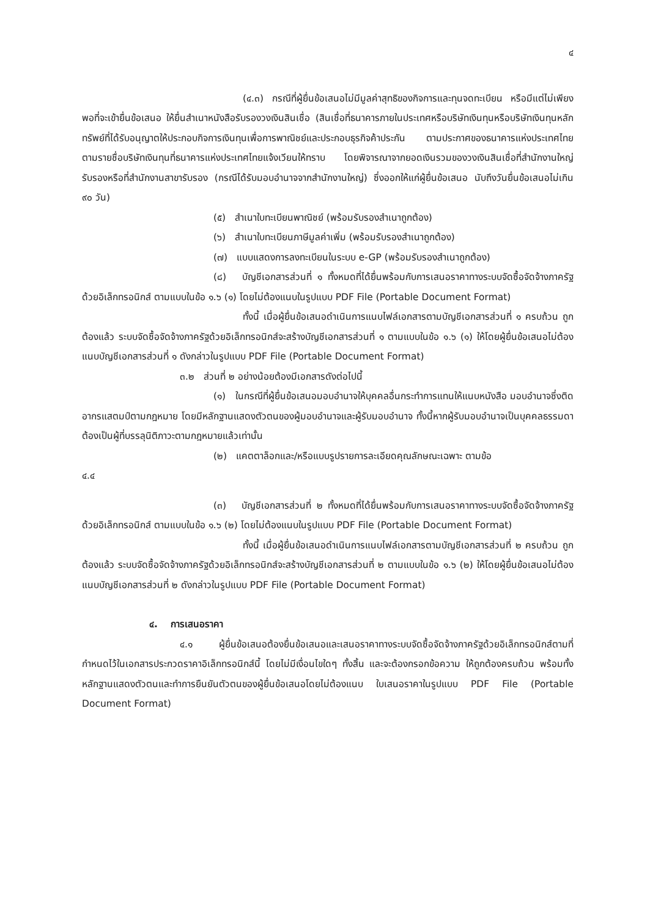๔
(๔.๓) กรณีที่ผู้ยื่นข้อเสนอไม่มีมูลค่าสุทธิของกิจการและทุนจดทะเบียน หรือมีแต่ไม่เพียงพอที่จะเข้ายื่นข้อเสนอ ให้ยื่นสำเนาหนังสือรับรองวงเงินสินเชื่อ (สินเชื่อที่ธนาคารภายในประเทศหรือบริษัทเงินทุนหรือบริษัทเงินทุนหลักทรัพย์ที่ได้รับอนุญาตให้ประกอบกิจการเงินทุนเพื่อการพาณิชย์และประกอบธุรกิจค้าประกัน ตามประกาศของธนาคารแห่งประเทศไทย ตามรายชื่อบริษัทเงินทุนที่ธนาคารแห่งประเทศไทยแจ้งเวียนให้ทราบ โดยพิจารณาจากยอดเงินรวมของวงเงินสินเชื่อที่สำนักงานใหญ่รับรองหรือที่สำนักงานสาขารับรอง (กรณีได้รับมอบอำนาจจากสำนักงานใหญ่) ซึ่งออกให้แก่ผู้ยื่นข้อเสนอ นับถึงวันยื่นข้อเสนอไม่เกิน ๙๐ วัน)
(๕) สำเนาใบทะเบียนพาณิชย์ (พร้อมรับรองสำเนาถูกต้อง)
(๖) สำเนาใบทะเบียนภาษีมูลค่าเพิ่ม (พร้อมรับรองสำเนาถูกต้อง)
(๗) แบบแสดงการลงทะเบียนในระบบ e-GP (พร้อมรับรองสำเนาถูกต้อง)
(๘) บัญชีเอกสารส่วนที่ ๑ ทั้งหมดที่ได้ยื่นพร้อมกับการเสนอราคาทางระบบจัดซื้อจัดจ้างภาครัฐด้วยอิเล็กทรอนิกส์ ตามแบบในข้อ ๑.๖ (๑) โดยไม่ต้องแนบในรูปแบบ PDF File (Portable Document Format)
ทั้งนี้ เมื่อผู้ยื่นข้อเสนอดำเนินการแนบไฟล์เอกสารตามบัญชีเอกสารส่วนที่ ๑ ครบถ้วน ถูกต้องแล้ว ระบบจัดซื้อจัดจ้างภาครัฐด้วยอิเล็กทรอนิกส์จะสร้างบัญชีเอกสารส่วนที่ ๑ ตามแบบในข้อ ๑.๖ (๑) ให้โดยผู้ยื่นข้อเสนอไม่ต้องแนบบัญชีเอกสารส่วนที่ ๑ ดังกล่าวในรูปแบบ PDF File (Portable Document Format)
๓.๒ ส่วนที่ ๒ อย่างน้อยต้องมีเอกสารดังต่อไปนี้
(๑) ในกรณีที่ผู้ยื่นข้อเสนอมอบอำนาจให้บุคคลอื่นกระทำการแทนให้แนบหนังสือ มอบอำนาจซึ่งติดอากรแสตมป์ตามกฎหมาย โดยมีหลักฐานแสดงตัวตนของผู้มอบอำนาจและผู้รับมอบอำนาจ ทั้งนี้หากผู้รับมอบอำนาจเป็นบุคคลธรรมดาต้องเป็นผู้ที่บรรลุนิติภาวะตามกฎหมายแล้วเท่านั้น
(๒) แคตตาล็อกและ/หรือแบบรูปรายการละเอียดคุณลักษณะเฉพาะ ตามข้อ
๔.๔
(๓) บัญชีเอกสารส่วนที่ ๒ ทั้งหมดที่ได้ยื่นพร้อมกับการเสนอราคาทางระบบจัดซื้อจัดจ้างภาครัฐด้วยอิเล็กทรอนิกส์ ตามแบบในข้อ ๑.๖ (๒) โดยไม่ต้องแนบในรูปแบบ PDF File (Portable Document Format)
ทั้งนี้ เมื่อผู้ยื่นข้อเสนอดำเนินการแนบไฟล์เอกสารตามบัญชีเอกสารส่วนที่ ๒ ครบถ้วน ถูกต้องแล้ว ระบบจัดซื้อจัดจ้างภาครัฐด้วยอิเล็กทรอนิกส์จะสร้างบัญชีเอกสารส่วนที่ ๒ ตามแบบในข้อ ๑.๖ (๒) ให้โดยผู้ยื่นข้อเสนอไม่ต้องแนบบัญชีเอกสารส่วนที่ ๒ ดังกล่าวในรูปแบบ PDF File (Portable Document Format)
๔. การเสนอราคา
๔.๑ ผู้ยื่นข้อเสนอต้องยื่นข้อเสนอและเสนอราคาทางระบบจัดซื้อจัดจ้างภาครัฐด้วยอิเล็กทรอนิกส์ตามที่กำหนดไว้ในเอกสารประกวดราคาอิเล็กทรอนิกส์นี้ โดยไม่มีเงื่อนไขใดๆ ทั้งสิ้น และจะต้องกรอกข้อความ ให้ถูกต้องครบถ้วน พร้อมทั้งหลักฐานแสดงตัวตนและทำการยืนยันตัวตนของผู้ยื่นข้อเสนอโดยไม่ต้องแนบ ใบเสนอราคาในรูปแบบ PDF File (Portable Document Format)